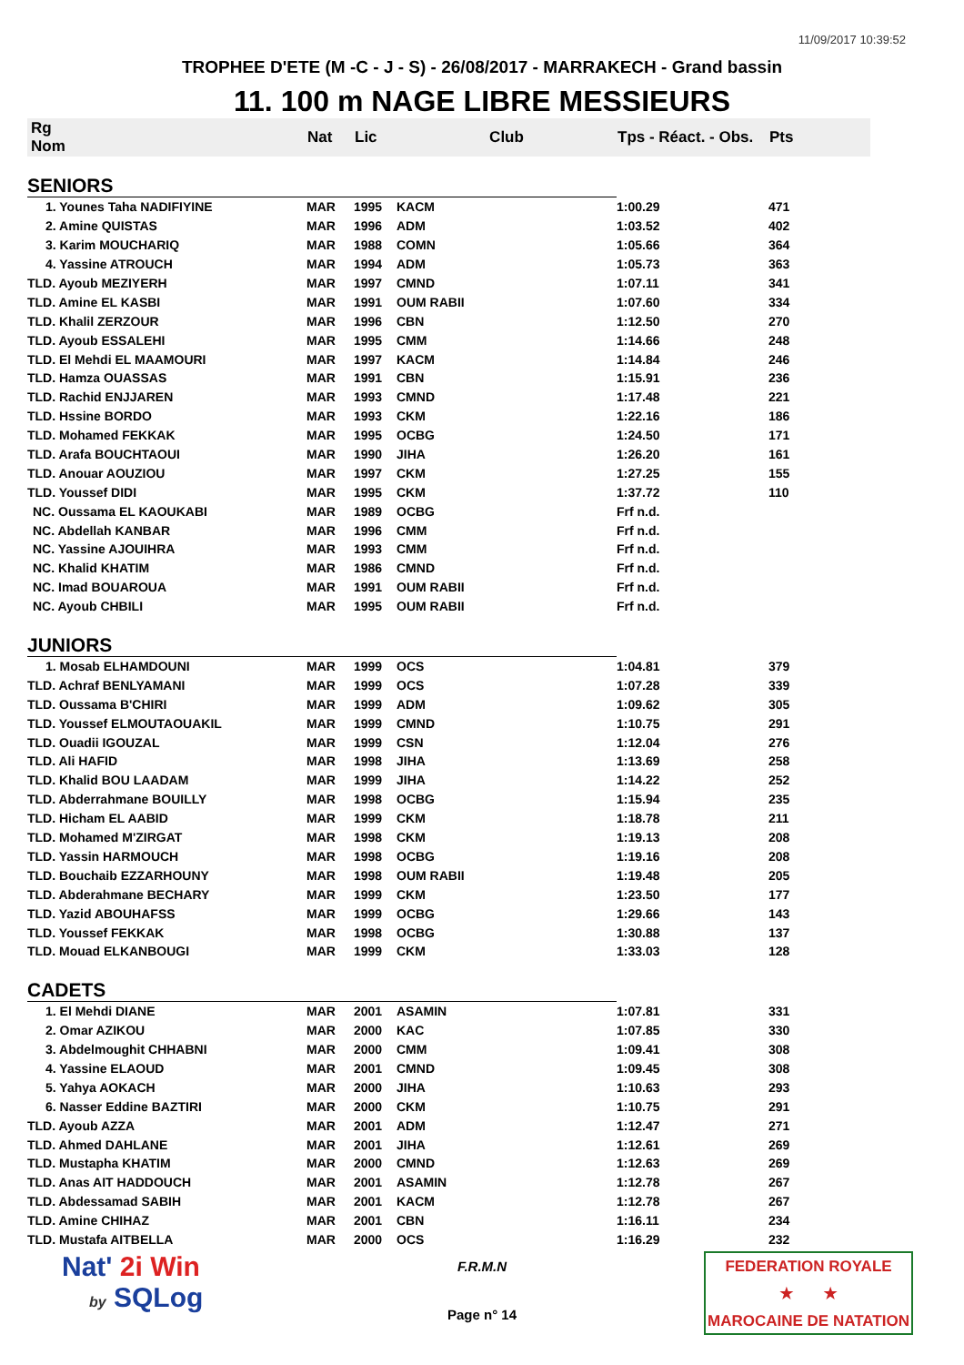11/09/2017 10:39:52
TROPHEE D'ETE (M -C - J - S) - 26/08/2017 - MARRAKECH - Grand bassin
11. 100 m NAGE LIBRE MESSIEURS
| Rg Nom | | Nat | Lic | Club | Tps - Réact. - Obs. | Pts |
| --- | --- | --- | --- | --- | --- | --- |
| SENIORS | | | | | | |
| 1. Younes Taha NADIFIYINE | | MAR | 1995 | KACM | 1:00.29 | 471 |
| 2. Amine QUISTAS | | MAR | 1996 | ADM | 1:03.52 | 402 |
| 3. Karim MOUCHARIQ | | MAR | 1988 | COMN | 1:05.66 | 364 |
| 4. Yassine ATROUCH | | MAR | 1994 | ADM | 1:05.73 | 363 |
| TLD. Ayoub MEZIYERH | | MAR | 1997 | CMND | 1:07.11 | 341 |
| TLD. Amine EL KASBI | | MAR | 1991 | OUM RABII | 1:07.60 | 334 |
| TLD. Khalil ZERZOUR | | MAR | 1996 | CBN | 1:12.50 | 270 |
| TLD. Ayoub ESSALEHI | | MAR | 1995 | CMM | 1:14.66 | 248 |
| TLD. El Mehdi EL MAAMOURI | | MAR | 1997 | KACM | 1:14.84 | 246 |
| TLD. Hamza OUASSAS | | MAR | 1991 | CBN | 1:15.91 | 236 |
| TLD. Rachid ENJJAREN | | MAR | 1993 | CMND | 1:17.48 | 221 |
| TLD. Hssine BORDO | | MAR | 1993 | CKM | 1:22.16 | 186 |
| TLD. Mohamed FEKKAK | | MAR | 1995 | OCBG | 1:24.50 | 171 |
| TLD. Arafa BOUCHTAOUI | | MAR | 1990 | JIHA | 1:26.20 | 161 |
| TLD. Anouar AOUZIOU | | MAR | 1997 | CKM | 1:27.25 | 155 |
| TLD. Youssef DIDI | | MAR | 1995 | CKM | 1:37.72 | 110 |
| NC. Oussama EL KAOUKABI | | MAR | 1989 | OCBG | Frf n.d. | |
| NC. Abdellah KANBAR | | MAR | 1996 | CMM | Frf n.d. | |
| NC. Yassine AJOUIHRA | | MAR | 1993 | CMM | Frf n.d. | |
| NC. Khalid KHATIM | | MAR | 1986 | CMND | Frf n.d. | |
| NC. Imad BOUAROUA | | MAR | 1991 | OUM RABII | Frf n.d. | |
| NC. Ayoub CHBILI | | MAR | 1995 | OUM RABII | Frf n.d. | |
| JUNIORS | | | | | | |
| 1. Mosab ELHAMDOUNI | | MAR | 1999 | OCS | 1:04.81 | 379 |
| TLD. Achraf BENLYAMANI | | MAR | 1999 | OCS | 1:07.28 | 339 |
| TLD. Oussama B'CHIRI | | MAR | 1999 | ADM | 1:09.62 | 305 |
| TLD. Youssef ELMOUTAOUAKIL | | MAR | 1999 | CMND | 1:10.75 | 291 |
| TLD. Ouadii IGOUZAL | | MAR | 1999 | CSN | 1:12.04 | 276 |
| TLD. Ali HAFID | | MAR | 1998 | JIHA | 1:13.69 | 258 |
| TLD. Khalid BOU LAADAM | | MAR | 1999 | JIHA | 1:14.22 | 252 |
| TLD. Abderrahmane BOUILLY | | MAR | 1998 | OCBG | 1:15.94 | 235 |
| TLD. Hicham EL AABID | | MAR | 1999 | CKM | 1:18.78 | 211 |
| TLD. Mohamed M'ZIRGAT | | MAR | 1998 | CKM | 1:19.13 | 208 |
| TLD. Yassin HARMOUCH | | MAR | 1998 | OCBG | 1:19.16 | 208 |
| TLD. Bouchaib EZZARHOUNY | | MAR | 1998 | OUM RABII | 1:19.48 | 205 |
| TLD. Abderahmane BECHARY | | MAR | 1999 | CKM | 1:23.50 | 177 |
| TLD. Yazid ABOUHAFSS | | MAR | 1999 | OCBG | 1:29.66 | 143 |
| TLD. Youssef FEKKAK | | MAR | 1998 | OCBG | 1:30.88 | 137 |
| TLD. Mouad ELKANBOUGI | | MAR | 1999 | CKM | 1:33.03 | 128 |
| CADETS | | | | | | |
| 1. El Mehdi DIANE | | MAR | 2001 | ASAMIN | 1:07.81 | 331 |
| 2. Omar AZIKOU | | MAR | 2000 | KAC | 1:07.85 | 330 |
| 3. Abdelmoughit CHHABNI | | MAR | 2000 | CMM | 1:09.41 | 308 |
| 4. Yassine ELAOUD | | MAR | 2001 | CMND | 1:09.45 | 308 |
| 5. Yahya AOKACH | | MAR | 2000 | JIHA | 1:10.63 | 293 |
| 6. Nasser Eddine BAZTIRI | | MAR | 2000 | CKM | 1:10.75 | 291 |
| TLD. Ayoub AZZA | | MAR | 2001 | ADM | 1:12.47 | 271 |
| TLD. Ahmed DAHLANE | | MAR | 2001 | JIHA | 1:12.61 | 269 |
| TLD. Mustapha KHATIM | | MAR | 2000 | CMND | 1:12.63 | 269 |
| TLD. Anas AIT HADDOUCH | | MAR | 2001 | ASAMIN | 1:12.78 | 267 |
| TLD. Abdessamad SABIH | | MAR | 2001 | KACM | 1:12.78 | 267 |
| TLD. Amine CHIHAZ | | MAR | 2001 | CBN | 1:16.11 | 234 |
| TLD. Mustafa AITBELLA | | MAR | 2000 | OCS | 1:16.29 | 232 |
Nat' 2i Win
by SQLog
F.R.M.N
Page n° 14
FEDERATION ROYALE
★ ★
MAROCAINE DE NATATION